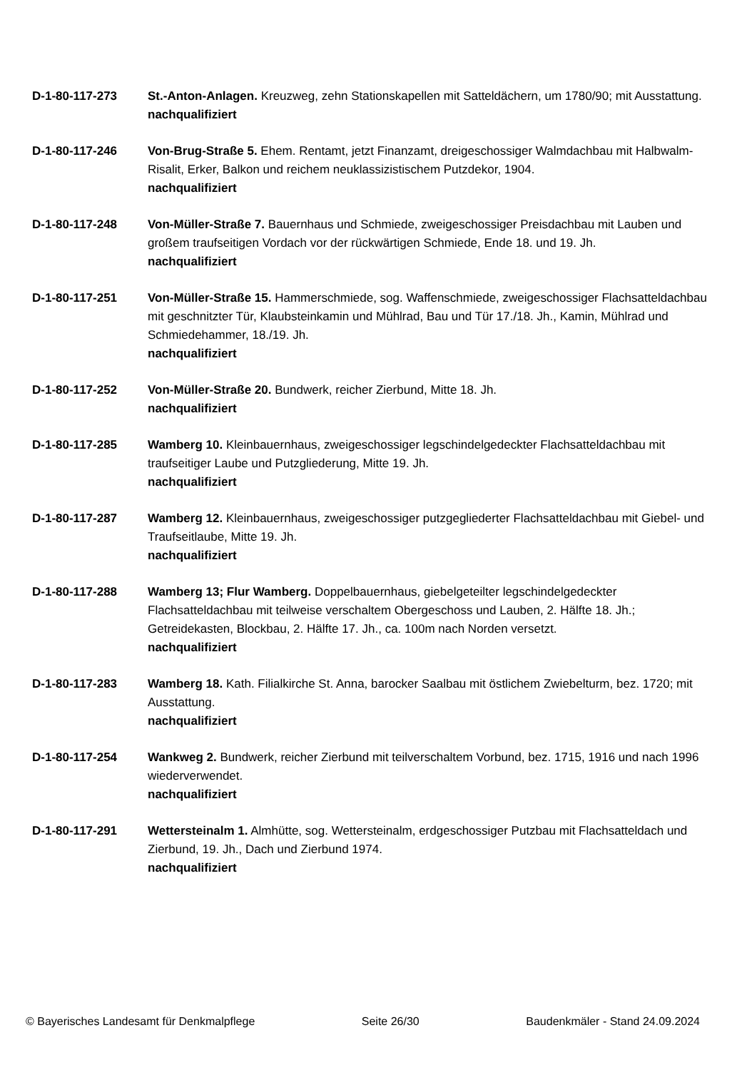D-1-80-117-273 St.-Anton-Anlagen. Kreuzweg, zehn Stationskapellen mit Satteldächern, um 1780/90; mit Ausstattung.
nachqualifiziert
D-1-80-117-246 Von-Brug-Straße 5. Ehem. Rentamt, jetzt Finanzamt, dreigeschossiger Walmdachbau mit Halbwalm-Risalit, Erker, Balkon und reichem neuklassizistischem Putzdekor, 1904.
nachqualifiziert
D-1-80-117-248 Von-Müller-Straße 7. Bauernhaus und Schmiede, zweigeschossiger Preisdachbau mit Lauben und großem traufseitigen Vordach vor der rückwärtigen Schmiede, Ende 18. und 19. Jh.
nachqualifiziert
D-1-80-117-251 Von-Müller-Straße 15. Hammerschmiede, sog. Waffenschmiede, zweigeschossiger Flachsatteldachbau mit geschnitzter Tür, Klaubsteinkamin und Mühlrad, Bau und Tür 17./18. Jh., Kamin, Mühlrad und Schmiedehammer, 18./19. Jh.
nachqualifiziert
D-1-80-117-252 Von-Müller-Straße 20. Bundwerk, reicher Zierbund, Mitte 18. Jh.
nachqualifiziert
D-1-80-117-285 Wamberg 10. Kleinbauernhaus, zweigeschossiger legschindelgedeckter Flachsatteldachbau mit traufseitiger Laube und Putzgliederung, Mitte 19. Jh.
nachqualifiziert
D-1-80-117-287 Wamberg 12. Kleinbauernhaus, zweigeschossiger putzgegliederter Flachsatteldachbau mit Giebel- und Traufseitlaube, Mitte 19. Jh.
nachqualifiziert
D-1-80-117-288 Wamberg 13; Flur Wamberg. Doppelbauernhaus, giebelgeteilter legschindelgedeckter Flachsatteldachbau mit teilweise verschaltem Obergeschoss und Lauben, 2. Hälfte 18. Jh.; Getreidekasten, Blockbau, 2. Hälfte 17. Jh., ca. 100m nach Norden versetzt.
nachqualifiziert
D-1-80-117-283 Wamberg 18. Kath. Filialkirche St. Anna, barocker Saalbau mit östlichem Zwiebelturm, bez. 1720; mit Ausstattung.
nachqualifiziert
D-1-80-117-254 Wankweg 2. Bundwerk, reicher Zierbund mit teilverschaltem Vorbund, bez. 1715, 1916 und nach 1996 wiederverwendet.
nachqualifiziert
D-1-80-117-291 Wettersteinalm 1. Almhütte, sog. Wettersteinalm, erdgeschossiger Putzbau mit Flachsatteldach und Zierbund, 19. Jh., Dach und Zierbund 1974.
nachqualifiziert
© Bayerisches Landesamt für Denkmalpflege Seite 26/30 Baudenkmäler - Stand 24.09.2024